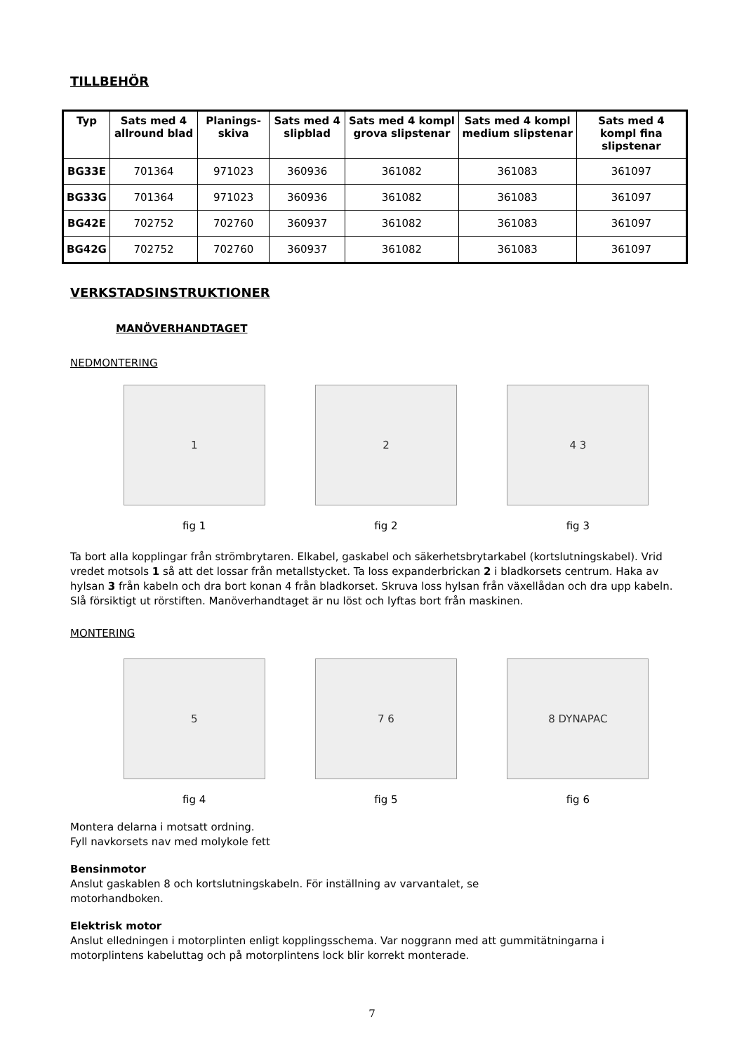TILLBEHÖR
| Typ | Sats med 4 allround blad | Planings-skiva | Sats med 4 slipblad | Sats med 4 kompl grova slipstenar | Sats med 4 kompl medium slipstenar | Sats med 4 kompl fina slipstenar |
| --- | --- | --- | --- | --- | --- | --- |
| BG33E | 701364 | 971023 | 360936 | 361082 | 361083 | 361097 |
| BG33G | 701364 | 971023 | 360936 | 361082 | 361083 | 361097 |
| BG42E | 702752 | 702760 | 360937 | 361082 | 361083 | 361097 |
| BG42G | 702752 | 702760 | 360937 | 361082 | 361083 | 361097 |
VERKSTADSINSTRUKTIONER
MANÖVERHANDTAGET
NEDMONTERING
1 2 4 3
fig 1 fig 2 fig 3
Ta bort alla kopplingar från strömbrytaren. Elkabel, gaskabel och säkerhetsbrytarkabel (kortslutningskabel). Vrid vredet motsols 1 så att det lossar från metallstycket. Ta loss expanderbrickan 2 i bladkorsets centrum. Haka av hylsan 3 från kabeln och dra bort konan 4 från bladkorset. Skruva loss hylsan från växellådan och dra upp kabeln. Slå försiktigt ut rörstiften. Manöverhandtaget är nu löst och lyftas bort från maskinen.
MONTERING
5 7 6 8 DYNAPAC
fig 4 fig 5 fig 6
Montera delarna i motsatt ordning.
Fyll navkorsets nav med molykole fett
Bensinmotor
Anslut gaskablen 8 och kortslutningskabeln. För inställning av varvantalet, se
motorhandboken.
Elektrisk motor
Anslut elledningen i motorplinten enligt kopplingsschema. Var noggrann med att gummitätningarna i motorplintens kabeluttag och på motorplintens lock blir korrekt monterade.
7